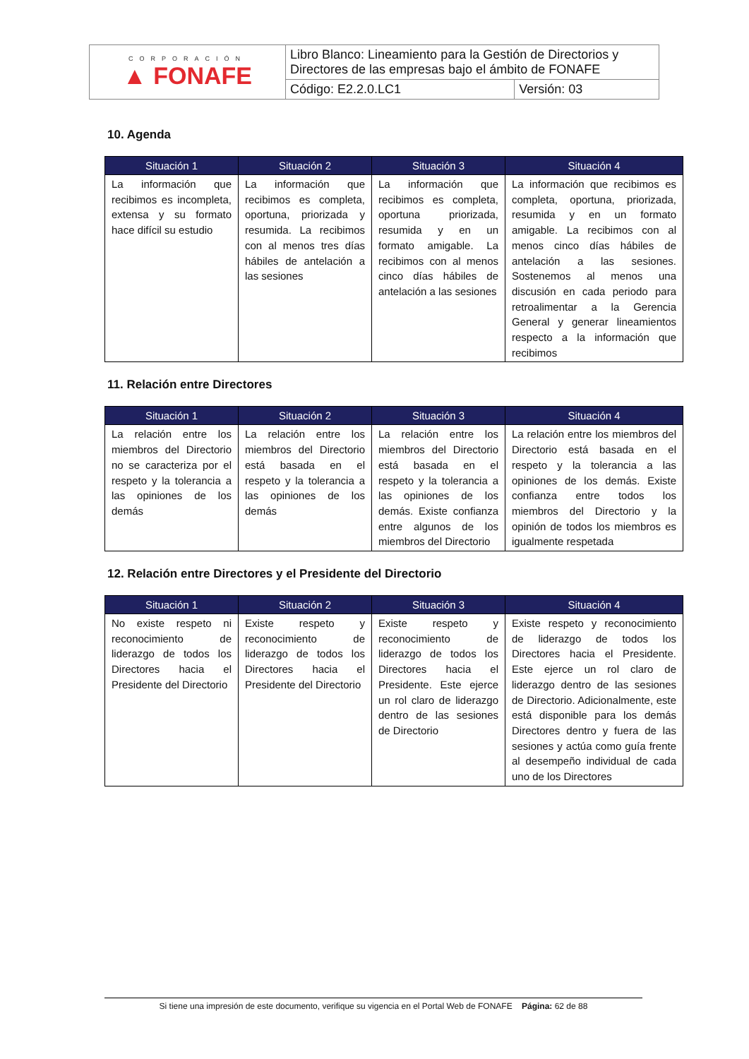| CORPORACIÓN ▲ FONAFE | Libro Blanco: Lineamiento para la Gestión de Directorios y Directores de las empresas bajo el ámbito de FONAFE | |
| | Código: E2.2.0.LC1 | Versión: 03 |
10. Agenda
| Situación 1 | Situación 2 | Situación 3 | Situación 4 |
| --- | --- | --- | --- |
| La información que recibimos es incompleta, extensa y su formato hace difícil su estudio | La información que recibimos es completa, oportuna, priorizada y resumida. La recibimos con al menos tres días hábiles de antelación a las sesiones | La información que recibimos es completa, oportuna priorizada, resumida y en un formato amigable. La recibimos con al menos cinco días hábiles de antelación a las sesiones | La información que recibimos es completa, oportuna, priorizada, resumida y en un formato amigable. La recibimos con al menos cinco días hábiles de antelación a las sesiones. Sostenemos al menos una discusión en cada periodo para retroalimentar a la Gerencia General y generar lineamientos respecto a la información que recibimos |
11. Relación entre Directores
| Situación 1 | Situación 2 | Situación 3 | Situación 4 |
| --- | --- | --- | --- |
| La relación entre los miembros del Directorio no se caracteriza por el respeto y la tolerancia a las opiniones de los demás | La relación entre los miembros del Directorio está basada en el respeto y la tolerancia a las opiniones de los demás | La relación entre los miembros del Directorio está basada en el respeto y la tolerancia a las opiniones de los demás. Existe confianza entre algunos de los miembros del Directorio | La relación entre los miembros del Directorio está basada en el respeto y la tolerancia a las opiniones de los demás. Existe confianza entre todos los miembros del Directorio y la opinión de todos los miembros es igualmente respetada |
12. Relación entre Directores y el Presidente del Directorio
| Situación 1 | Situación 2 | Situación 3 | Situación 4 |
| --- | --- | --- | --- |
| No existe respeto ni reconocimiento de liderazgo de todos los Directores hacia el Presidente del Directorio | Existe respeto y reconocimiento de liderazgo de todos los Directores hacia el Presidente del Directorio | Existe respeto y reconocimiento de liderazgo de todos los Directores hacia el Presidente. Este ejerce un rol claro de liderazgo dentro de las sesiones de Directorio | Existe respeto y reconocimiento de liderazgo de todos los Directores hacia el Presidente. Este ejerce un rol claro de liderazgo dentro de las sesiones de Directorio. Adicionalmente, este está disponible para los demás Directores dentro y fuera de las sesiones y actúa como guía frente al desempeño individual de cada uno de los Directores |
Si tiene una impresión de este documento, verifique su vigencia en el Portal Web de FONAFE Página: 62 de 88